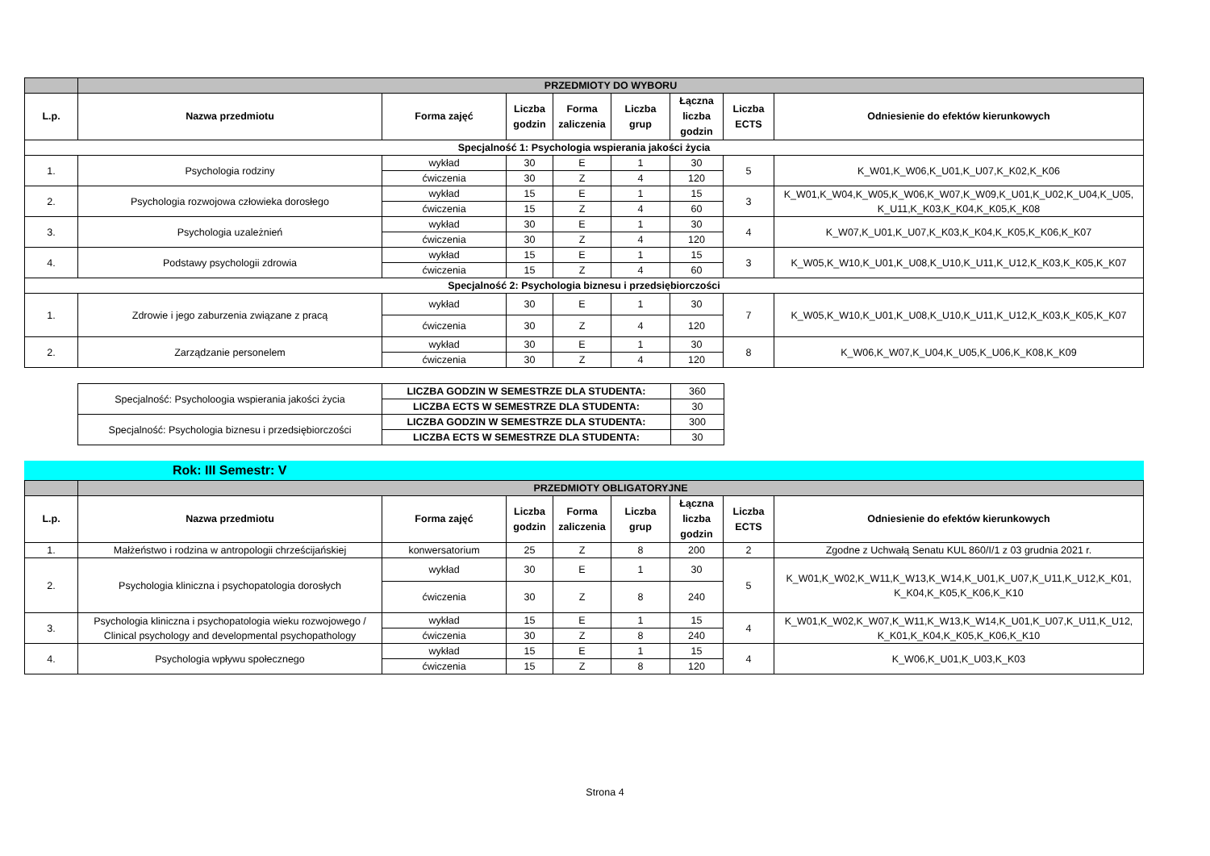| | PRZEDMIOTY DO WYBORU | | | | | | | |
| L.p. | Nazwa przedmiotu | Forma zajęć | Liczba godzin | Forma zaliczenia | Liczba grup | Łączna liczba godzin | Liczba ECTS | Odniesienie do efektów kierunkowych |
| Specjalność 1: Psychologia wspierania jakości życia | | | | | | | | |
| 1. | Psychologia rodziny | wykład | 30 | E | 1 | 30 | 5 | K_W01,K_W06,K_U01,K_U07,K_K02,K_K06 |
| | | ćwiczenia | 30 | Z | 4 | 120 | | |
| 2. | Psychologia rozwojowa człowieka dorosłego | wykład | 15 | E | 1 | 15 | 3 | K_W01,K_W04,K_W05,K_W06,K_W07,K_W09,K_U01,K_U02,K_U04,K_U05, K_U11,K_K03,K_K04,K_K05,K_K08 |
| | | ćwiczenia | 15 | Z | 4 | 60 | | |
| 3. | Psychologia uzależnień | wykład | 30 | E | 1 | 30 | 4 | K_W07,K_U01,K_U07,K_K03,K_K04,K_K05,K_K06,K_K07 |
| | | ćwiczenia | 30 | Z | 4 | 120 | | |
| 4. | Podstawy psychologii zdrowia | wykład | 15 | E | 1 | 15 | 3 | K_W05,K_W10,K_U01,K_U08,K_U10,K_U11,K_U12,K_K03,K_K05,K_K07 |
| | | ćwiczenia | 15 | Z | 4 | 60 | | |
| Specjalność 2: Psychologia biznesu i przedsiębiorczości | | | | | | | | |
| 1. | Zdrowie i jego zaburzenia związane z pracą | wykład | 30 | E | 1 | 30 | 7 | K_W05,K_W10,K_U01,K_U08,K_U10,K_U11,K_U12,K_K03,K_K05,K_K07 |
| | | ćwiczenia | 30 | Z | 4 | 120 | | |
| 2. | Zarządzanie personelem | wykład | 30 | E | 1 | 30 | 8 | K_W06,K_W07,K_U04,K_U05,K_U06,K_K08,K_K09 |
| | | ćwiczenia | 30 | Z | 4 | 120 | | |
| Specjalność: Psycholoogia wspierania jakości życia | LICZBA GODZIN W SEMESTRZE DLA STUDENTA: | 360 |
| | LICZBA ECTS W SEMESTRZE DLA STUDENTA: | 30 |
| Specjalność: Psychologia biznesu i przedsiębiorczości | LICZBA GODZIN W SEMESTRZE DLA STUDENTA: | 300 |
| | LICZBA ECTS W SEMESTRZE DLA STUDENTA: | 30 |
Rok: III Semestr: V
| | PRZEDMIOTY OBLIGATORYJNE | | | | | | | |
| L.p. | Nazwa przedmiotu | Forma zajęć | Liczba godzin | Forma zaliczenia | Liczba grup | Łączna liczba godzin | Liczba ECTS | Odniesienie do efektów kierunkowych |
| 1. | Małżeństwo i rodzina w antropologii chrześcijańskiej | konwersatorium | 25 | Z | 8 | 200 | 2 | Zgodne z Uchwałą Senatu KUL 860/I/1 z 03 grudnia 2021 r. |
| 2. | Psychologia kliniczna i psychopatologia dorosłych | wykład | 30 | E | 1 | 30 | 5 | K_W01,K_W02,K_W11,K_W13,K_W14,K_U01,K_U07,K_U11,K_U12,K_K01, K_K04,K_K05,K_K06,K_K10 |
| | | ćwiczenia | 30 | Z | 8 | 240 | | |
| 3. | Psychologia kliniczna i psychopatologia wieku rozwojowego / Clinical psychology and developmental psychopathology | wykład | 15 | E | 1 | 15 | 4 | K_W01,K_W02,K_W07,K_W11,K_W13,K_W14,K_U01,K_U07,K_U11,K_U12, K_K01,K_K04,K_K05,K_K06,K_K10 |
| | | ćwiczenia | 30 | Z | 8 | 240 | | |
| 4. | Psychologia wpływu społecznego | wykład | 15 | E | 1 | 15 | 4 | K_W06,K_U01,K_U03,K_K03 |
| | | ćwiczenia | 15 | Z | 8 | 120 | | |
Strona 4